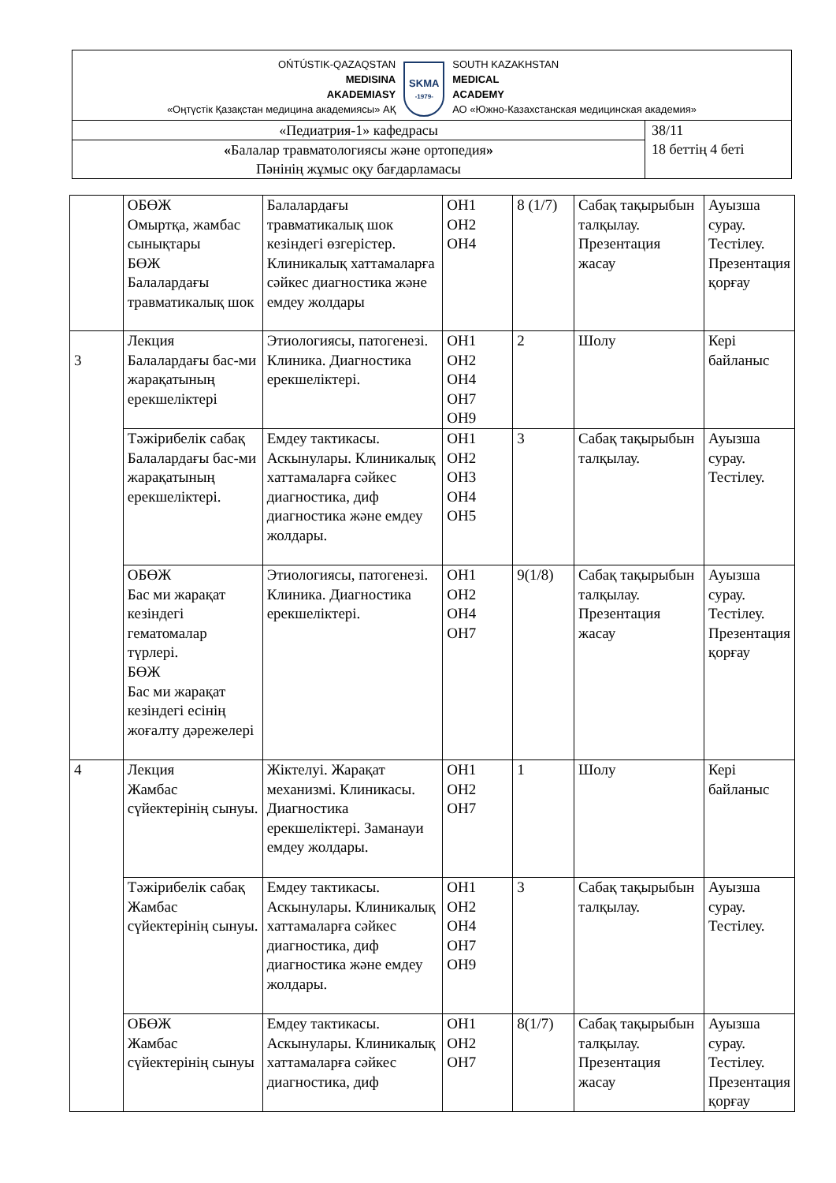OŃTÚSTIK-QAZAQSTAN
MEDISINA
AKADEMIASY
«Оңтүстік Қазақстан медицина академиясы» АҚ
SKMA
-1979-
SOUTH KAZAKHSTAN
MEDICAL
ACADEMY
АО «Южно-Казахстанская медицинская академия»
| «Педиатрия-1» кафедрасы | 38/11 18 беттің 4 беті |
| « Балалар травматологиясы және ортопедия » Пәнінің жұмыс оқу бағдарламасы | |
| | ОБӨЖ Омыртқа, жамбас сынықтары БӨЖ Балалардағы травматикалық шок | Балалардағы травматикалық шок кезіндегі өзгерістер. Клиникалық хаттамаларға сәйкес диагностика және емдеу жолдары | ОН1 ОН2 ОН4 | 8 (1/7) | Сабақ тақырыбын талқылау. Презентация жасау | Ауызша сурау. Тестілеу. Презентация қорғау |
| 3 | Лекция Балалардағы бас-ми жарақатының ерекшеліктері | Этиологиясы, патогенезі. Клиника. Диагностика ерекшеліктері. | ОН1 ОН2 ОН4 ОН7 ОН9 | 2 | Шолу | Кері байланыс |
| | Тәжірибелік сабақ Балалардағы бас-ми жарақатының ерекшеліктері. | Емдеу тактикасы. Аскынулары. Клиникалық хаттамаларға сәйкес диагностика, диф диагностика және емдеу жолдары. | ОН1 ОН2 ОН3 ОН4 ОН5 | 3 | Сабақ тақырыбын талқылау. | Ауызша сурау. Тестілеу. |
| | ОБӨЖ Бас ми жарақат кезіндегі гематомалар түрлері. БӨЖ Бас ми жарақат кезіндегі есінің жоғалту дәрежелері | Этиологиясы, патогенезі. Клиника. Диагностика ерекшеліктері. | ОН1 ОН2 ОН4 ОН7 | 9(1/8) | Сабақ тақырыбын талқылау. Презентация жасау | Ауызша сурау. Тестілеу. Презентация қорғау |
| 4 | Лекция Жамбас сүйектерінің сынуы. | Жіктелуі. Жарақат механизмі. Клиникасы. Диагностика ерекшеліктері. Заманауи емдеу жолдары. | ОН1 ОН2 ОН7 | 1 | Шолу | Кері байланыс |
| | Тәжірибелік сабақ Жамбас сүйектерінің сынуы. | Емдеу тактикасы. Аскынулары. Клиникалық хаттамаларға сәйкес диагностика, диф диагностика және емдеу жолдары. | ОН1 ОН2 ОН4 ОН7 ОН9 | 3 | Сабақ тақырыбын талқылау. | Ауызша сурау. Тестілеу. |
| | ОБӨЖ Жамбас сүйектерінің сынуы | Емдеу тактикасы. Аскынулары. Клиникалық хаттамаларға сәйкес диагностика, диф | ОН1 ОН2 ОН7 | 8(1/7) | Сабақ тақырыбын талқылау. Презентация жасау | Ауызша сурау. Тестілеу. Презентация қорғау |